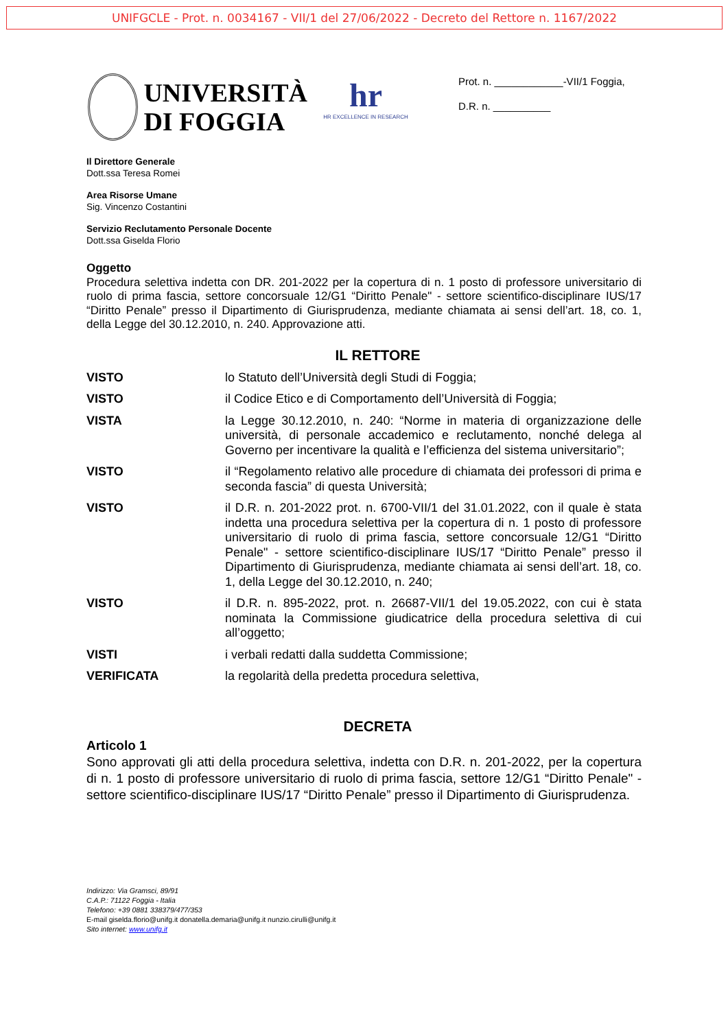UNIFGCLE - Prot. n. 0034167 - VII/1 del 27/06/2022 - Decreto del Rettore n. 1167/2022
UNIVERSITÀ
DI FOGGIA
hr
HR EXCELLENCE IN RESEARCH
Prot. n. ____________-VII/1 Foggia,
D.R. n. __________
Il Direttore Generale
Dott.ssa Teresa Romei
Area Risorse Umane
Sig. Vincenzo Costantini
Servizio Reclutamento Personale Docente
Dott.ssa Giselda Florio
Oggetto
Procedura selettiva indetta con DR. 201-2022 per la copertura di n. 1 posto di professore universitario di ruolo di prima fascia, settore concorsuale 12/G1 “Diritto Penale" - settore scientifico-disciplinare IUS/17 “Diritto Penale” presso il Dipartimento di Giurisprudenza, mediante chiamata ai sensi dell’art. 18, co. 1, della Legge del 30.12.2010, n. 240. Approvazione atti.
IL RETTORE
VISTO lo Statuto dell’Università degli Studi di Foggia;
VISTO il Codice Etico e di Comportamento dell’Università di Foggia;
VISTA la Legge 30.12.2010, n. 240: “Norme in materia di organizzazione delle università, di personale accademico e reclutamento, nonché delega al Governo per incentivare la qualità e l’efficienza del sistema universitario”;
VISTO il “Regolamento relativo alle procedure di chiamata dei professori di prima e seconda fascia” di questa Università;
VISTO il D.R. n. 201-2022 prot. n. 6700-VII/1 del 31.01.2022, con il quale è stata indetta una procedura selettiva per la copertura di n. 1 posto di professore universitario di ruolo di prima fascia, settore concorsuale 12/G1 “Diritto Penale" - settore scientifico-disciplinare IUS/17 “Diritto Penale” presso il Dipartimento di Giurisprudenza, mediante chiamata ai sensi dell’art. 18, co. 1, della Legge del 30.12.2010, n. 240;
VISTO il D.R. n. 895-2022, prot. n. 26687-VII/1 del 19.05.2022, con cui è stata nominata la Commissione giudicatrice della procedura selettiva di cui all’oggetto;
VISTI i verbali redatti dalla suddetta Commissione;
VERIFICATA la regolarità della predetta procedura selettiva,
DECRETA
Articolo 1
Sono approvati gli atti della procedura selettiva, indetta con D.R. n. 201-2022, per la copertura di n. 1 posto di professore universitario di ruolo di prima fascia, settore 12/G1 “Diritto Penale" - settore scientifico-disciplinare IUS/17 “Diritto Penale” presso il Dipartimento di Giurisprudenza.
Indirizzo: Via Gramsci, 89/91
C.A.P.: 71122 Foggia - Italia
Telefono: +39 0881 338379/477/353
E-mail giselda.florio@unifg.it donatella.demaria@unifg.it nunzio.cirulli@unifg.it
Sito internet: www.unifg.it